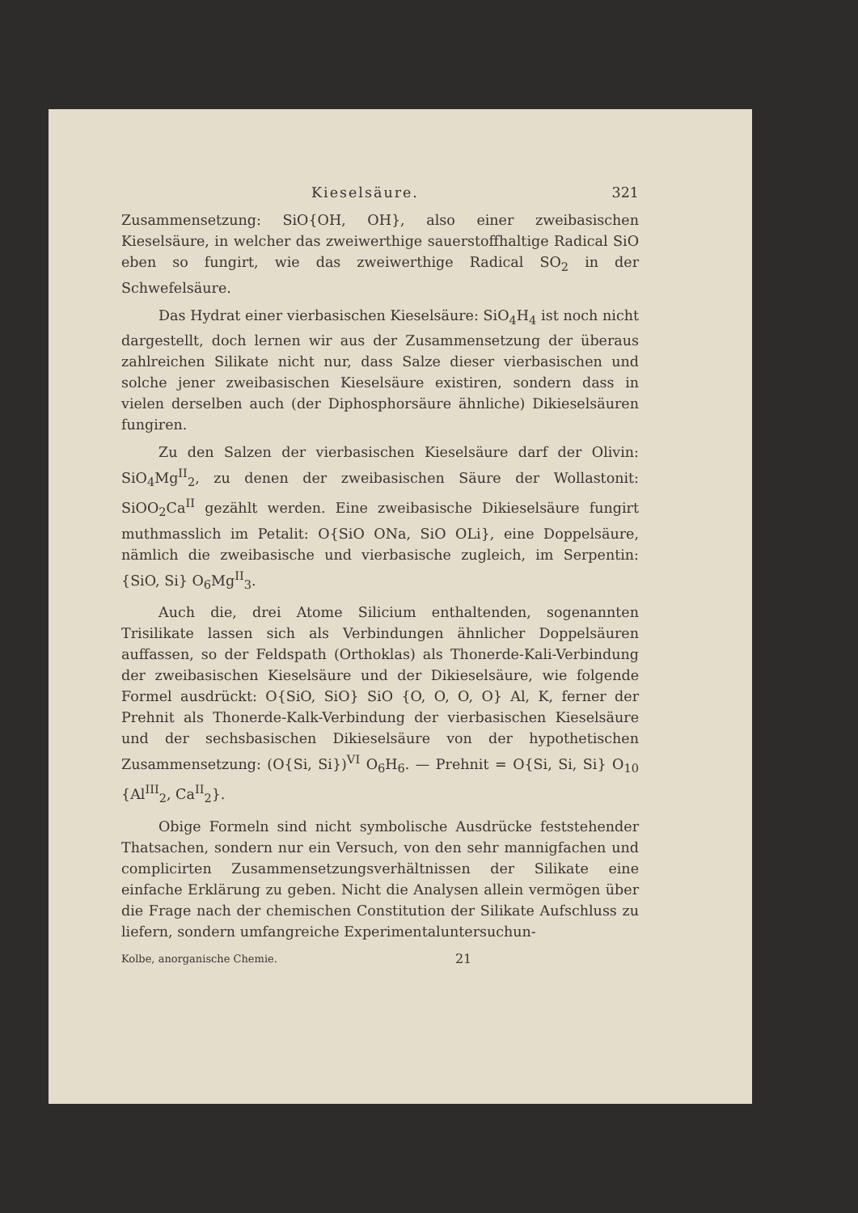Kieselsäure. 321
Zusammensetzung: SiO{OH, OH}, also einer zweibasischen Kieselsäure, in welcher das zweiwerthige sauerstoffhaltige Radical SiO eben so fungirt, wie das zweiwerthige Radical SO<sub>2</sub> in der Schwefelsäure.
Das Hydrat einer vierbasischen Kieselsäure: SiO<sub>4</sub>H<sub>4</sub> ist noch nicht dargestellt, doch lernen wir aus der Zusammensetzung der überaus zahlreichen Silikate nicht nur, dass Salze dieser vierbasischen und solche jener zweibasischen Kieselsäure existiren, sondern dass in vielen derselben auch (der Diphosphorsäure ähnliche) Dikieselsäuren fungiren.
Zu den Salzen der vierbasischen Kieselsäure darf der Olivin: SiO<sub>4</sub>Mg<sup>II</sup><sub>2</sub>, zu denen der zweibasischen Säure der Wollastonit: SiOO<sub>2</sub>Ca<sup>II</sup> gezählt werden. Eine zweibasische Dikieselsäure fungirt muthmasslich im Petalit: O{SiO ONa, SiO OLi}, eine Doppelsäure, nämlich die zweibasische und vierbasische zugleich, im Serpentin: {SiO, Si} O<sub>6</sub>Mg<sup>II</sup><sub>3</sub>.
Auch die, drei Atome Silicium enthaltenden, sogenannten Trisilikate lassen sich als Verbindungen ähnlicher Doppelsäuren auffassen, so der Feldspath (Orthoklas) als Thonerde-Kali-Verbindung der zweibasischen Kieselsäure und der Dikieselsäure, wie folgende Formel ausdrückt: O{SiO, SiO} SiO {O, O, O, O} Al, K, ferner der Prehnit als Thonerde-Kalk-Verbindung der vierbasischen Kieselsäure und der sechsbasischen Dikieselsäure von der hypothetischen Zusammensetzung: (O{Si, Si})<sup>VI</sup> O<sub>6</sub>H<sub>6</sub>. — Prehnit = O{Si, Si, Si} O<sub>10</sub> {Al<sup>III</sup><sub>2</sub>, Ca<sup>II</sup><sub>2</sub>}.
Obige Formeln sind nicht symbolische Ausdrücke feststehender Thatsachen, sondern nur ein Versuch, von den sehr mannigfachen und complicirten Zusammensetzungsverhältnissen der Silikate eine einfache Erklärung zu geben. Nicht die Analysen allein vermögen über die Frage nach der chemischen Constitution der Silikate Aufschluss zu liefern, sondern umfangreiche Experimentaluntersuchun-
Kolbe, anorganische Chemie. 21